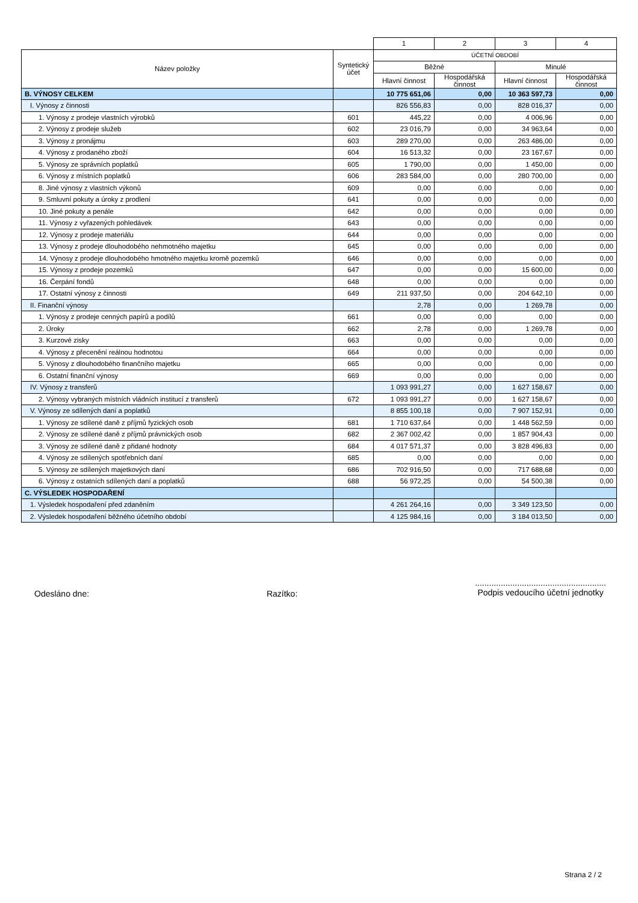| | | 1 | 2 | 3 | 4 |
| Název položky | Syntetický účet | ÚČETNÍ OBDOBÍ | | | |
| | | Běžné | | Minulé | |
| | | Hlavní činnost | Hospodářská činnost | Hlavní činnost | Hospodářská činnost |
| B. VÝNOSY CELKEM | | 10 775 651,06 | 0,00 | 10 363 597,73 | 0,00 |
| I. Výnosy z činnosti | | 826 556,83 | 0,00 | 828 016,37 | 0,00 |
| 1. Výnosy z prodeje vlastních výrobků | 601 | 445,22 | 0,00 | 4 006,96 | 0,00 |
| 2. Výnosy z prodeje služeb | 602 | 23 016,79 | 0,00 | 34 963,64 | 0,00 |
| 3. Výnosy z pronájmu | 603 | 289 270,00 | 0,00 | 263 486,00 | 0,00 |
| 4. Výnosy z prodaného zboží | 604 | 16 513,32 | 0,00 | 23 167,67 | 0,00 |
| 5. Výnosy ze správních poplatků | 605 | 1 790,00 | 0,00 | 1 450,00 | 0,00 |
| 6. Výnosy z místních poplatků | 606 | 283 584,00 | 0,00 | 280 700,00 | 0,00 |
| 8. Jiné výnosy z vlastních výkonů | 609 | 0,00 | 0,00 | 0,00 | 0,00 |
| 9. Smluvní pokuty a úroky z prodlení | 641 | 0,00 | 0,00 | 0,00 | 0,00 |
| 10. Jiné pokuty a penále | 642 | 0,00 | 0,00 | 0,00 | 0,00 |
| 11. Výnosy z vyřazených pohledávek | 643 | 0,00 | 0,00 | 0,00 | 0,00 |
| 12. Výnosy z prodeje materiálu | 644 | 0,00 | 0,00 | 0,00 | 0,00 |
| 13. Výnosy z prodeje dlouhodobého nehmotného majetku | 645 | 0,00 | 0,00 | 0,00 | 0,00 |
| 14. Výnosy z prodeje dlouhodobého hmotného majetku kromě pozemků | 646 | 0,00 | 0,00 | 0,00 | 0,00 |
| 15. Výnosy z prodeje pozemků | 647 | 0,00 | 0,00 | 15 600,00 | 0,00 |
| 16. Čerpání fondů | 648 | 0,00 | 0,00 | 0,00 | 0,00 |
| 17. Ostatní výnosy z činnosti | 649 | 211 937,50 | 0,00 | 204 642,10 | 0,00 |
| II. Finanční výnosy | | 2,78 | 0,00 | 1 269,78 | 0,00 |
| 1. Výnosy z prodeje cenných papírů a podílů | 661 | 0,00 | 0,00 | 0,00 | 0,00 |
| 2. Úroky | 662 | 2,78 | 0,00 | 1 269,78 | 0,00 |
| 3. Kurzové zisky | 663 | 0,00 | 0,00 | 0,00 | 0,00 |
| 4. Výnosy z přecenění reálnou hodnotou | 664 | 0,00 | 0,00 | 0,00 | 0,00 |
| 5. Výnosy z dlouhodobého finančního majetku | 665 | 0,00 | 0,00 | 0,00 | 0,00 |
| 6. Ostatní finanční výnosy | 669 | 0,00 | 0,00 | 0,00 | 0,00 |
| IV. Výnosy z transferů | | 1 093 991,27 | 0,00 | 1 627 158,67 | 0,00 |
| 2. Výnosy vybraných místních vládních institucí z transferů | 672 | 1 093 991,27 | 0,00 | 1 627 158,67 | 0,00 |
| V. Výnosy ze sdílených daní a poplatků | | 8 855 100,18 | 0,00 | 7 907 152,91 | 0,00 |
| 1. Výnosy ze sdílené daně z příjmů fyzických osob | 681 | 1 710 637,64 | 0,00 | 1 448 562,59 | 0,00 |
| 2. Výnosy ze sdílené daně z příjmů právnických osob | 682 | 2 367 002,42 | 0,00 | 1 857 904,43 | 0,00 |
| 3. Výnosy ze sdílené daně z přidané hodnoty | 684 | 4 017 571,37 | 0,00 | 3 828 496,83 | 0,00 |
| 4. Výnosy ze sdílených spotřebních daní | 685 | 0,00 | 0,00 | 0,00 | 0,00 |
| 5. Výnosy ze sdílených majetkových daní | 686 | 702 916,50 | 0,00 | 717 688,68 | 0,00 |
| 6. Výnosy z ostatních sdílených daní a poplatků | 688 | 56 972,25 | 0,00 | 54 500,38 | 0,00 |
| C. VÝSLEDEK HOSPODAŘENÍ | | | | | |
| 1. Výsledek hospodaření před zdaněním | | 4 261 264,16 | 0,00 | 3 349 123,50 | 0,00 |
| 2. Výsledek hospodaření běžného účetního období | | 4 125 984,16 | 0,00 | 3 184 013,50 | 0,00 |
Odesláno dne: Razítko:
........................................................
Podpis vedoucího účetní jednotky
Strana 2 / 2